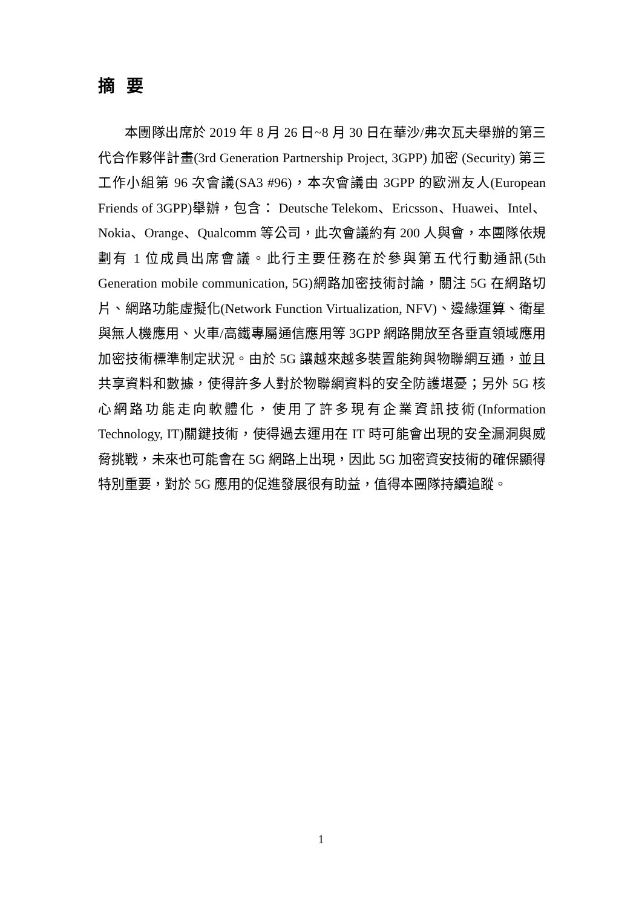摘 要
本團隊出席於 2019 年 8 月 26 日~8 月 30 日在華沙/弗次瓦夫舉辦的第三代合作夥伴計畫(3rd Generation Partnership Project, 3GPP) 加密 (Security) 第三工作小組第 96 次會議(SA3 #96)，本次會議由 3GPP 的歐洲友人(European Friends of 3GPP)舉辦，包含： Deutsche Telekom、Ericsson、Huawei、Intel、Nokia、Orange、Qualcomm 等公司，此次會議約有 200 人與會，本團隊依規劃有 1 位成員出席會議。此行主要任務在於參與第五代行動通訊(5th Generation mobile communication, 5G)網路加密技術討論，關注 5G 在網路切片、網路功能虛擬化(Network Function Virtualization, NFV)、邊緣運算、衛星與無人機應用、火車/高鐵專屬通信應用等 3GPP 網路開放至各垂直領域應用加密技術標準制定狀況。由於 5G 讓越來越多裝置能夠與物聯網互通，並且共享資料和數據，使得許多人對於物聯網資料的安全防護堪憂；另外 5G 核心網路功能走向軟體化，使用了許多現有企業資訊技術(Information Technology, IT)關鍵技術，使得過去運用在 IT 時可能會出現的安全漏洞與威脅挑戰，未來也可能會在 5G 網路上出現，因此 5G 加密資安技術的確保顯得特別重要，對於 5G 應用的促進發展很有助益，值得本團隊持續追蹤。
1